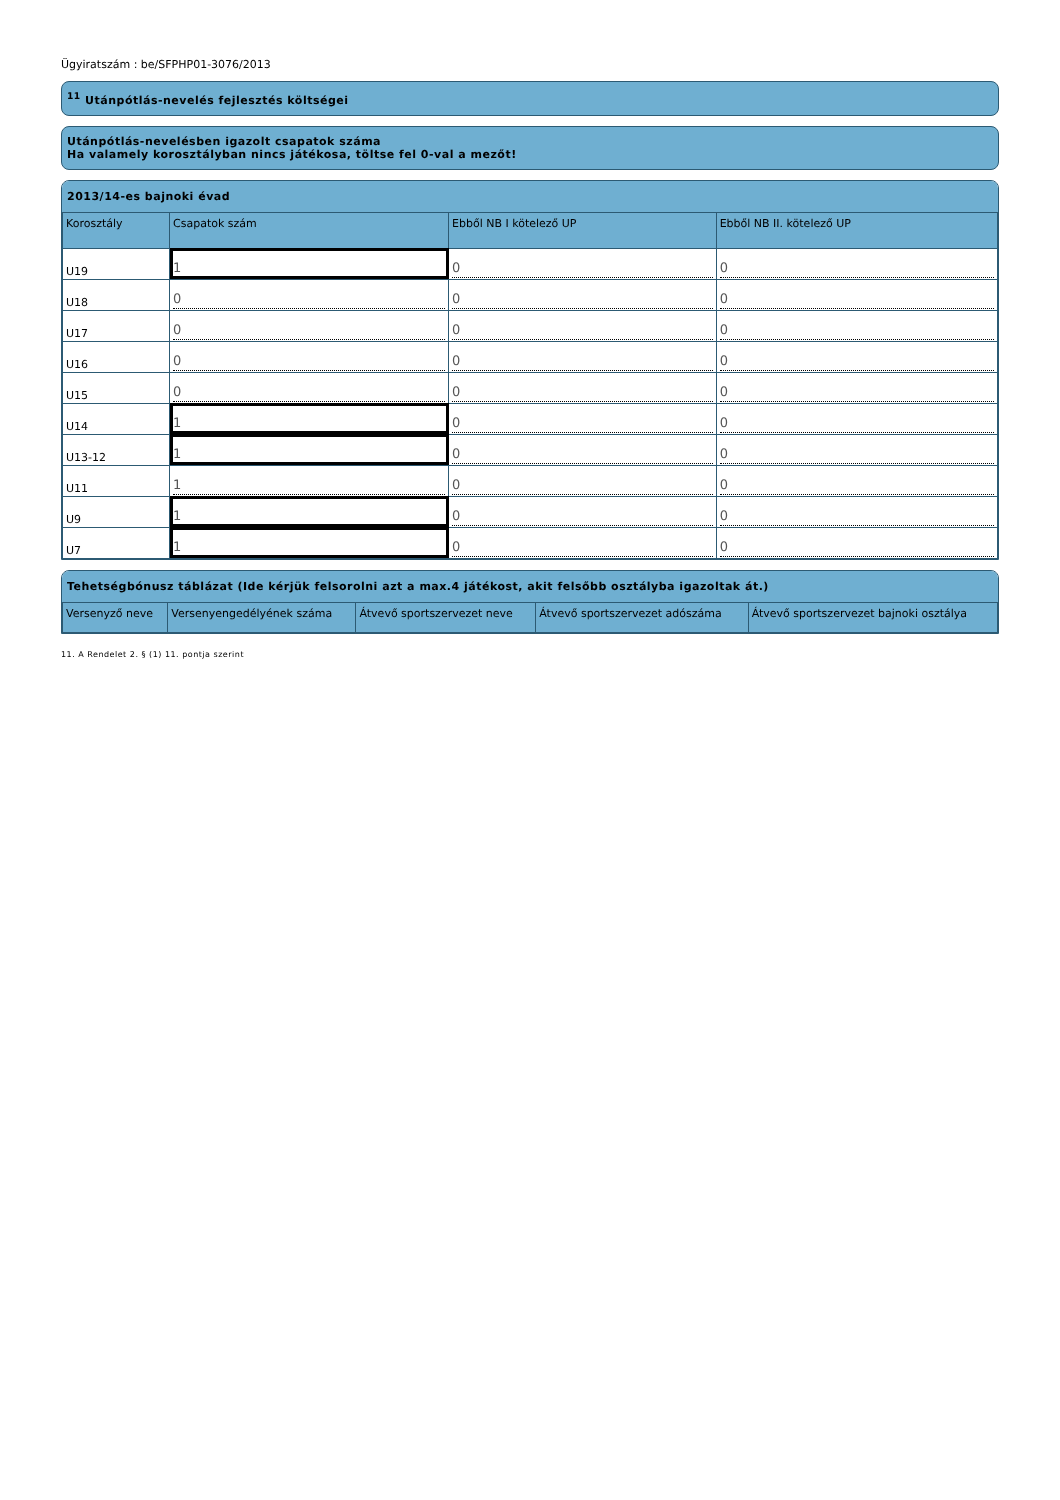Ügyiratszám : be/SFPHP01-3076/2013
<sup>11</sup> Utánpótlás-nevelés fejlesztés költségei
Utánpótlás-nevelésben igazolt csapatok száma
Ha valamely korosztályban nincs játékosa, töltse fel 0-val a mezőt!
2013/14-es bajnoki évad
| Korosztály | Csapatok szám | Ebből NB I kötelező UP | Ebből NB II. kötelező UP |
| --- | --- | --- | --- |
| U19 | 1 | 0 | 0 |
| U18 | 0 | 0 | 0 |
| U17 | 0 | 0 | 0 |
| U16 | 0 | 0 | 0 |
| U15 | 0 | 0 | 0 |
| U14 | 1 | 0 | 0 |
| U13-12 | 1 | 0 | 0 |
| U11 | 1 | 0 | 0 |
| U9 | 1 | 0 | 0 |
| U7 | 1 | 0 | 0 |
Tehetségbónusz táblázat (Ide kérjük felsorolni azt a max.4 játékost, akit felsőbb osztályba igazoltak át.)
| Versenyző neve | Versenyengedélyének száma | Átvevő sportszervezet neve | Átvevő sportszervezet adószáma | Átvevő sportszervezet bajnoki osztálya |
| --- | --- | --- | --- | --- |
11. A Rendelet 2. § (1) 11. pontja szerint